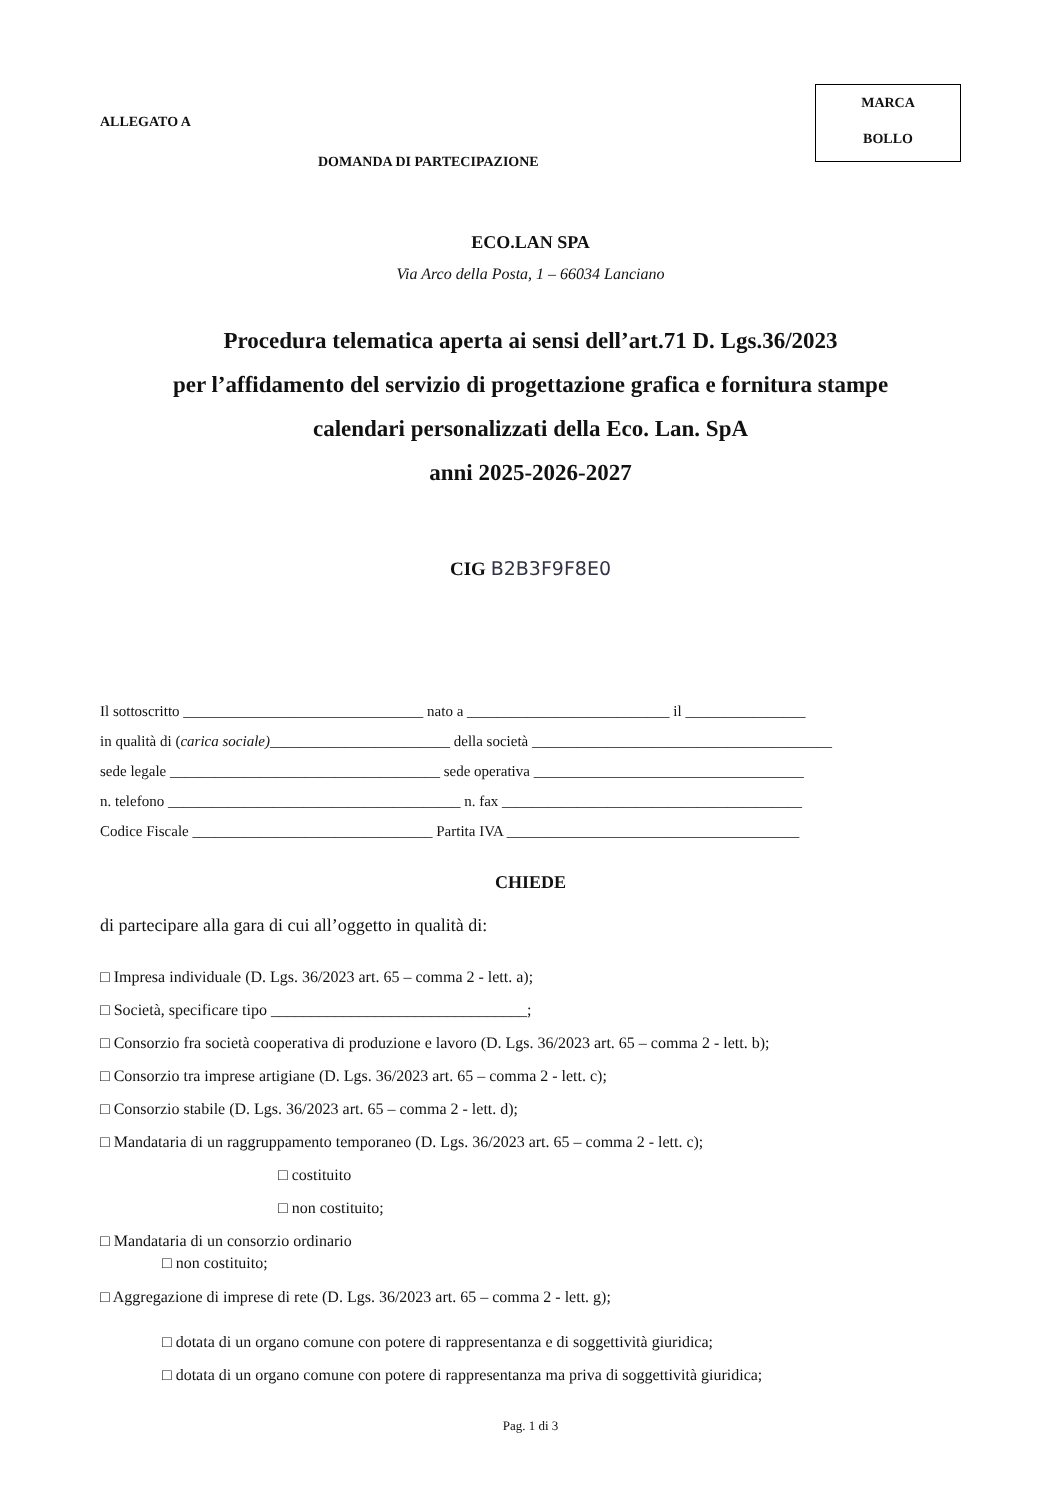ALLEGATO A
MARCA
BOLLO
DOMANDA DI PARTECIPAZIONE
ECO.LAN SPA
Via Arco della Posta, 1 – 66034 Lanciano
Procedura telematica aperta ai sensi dell’art.71 D. Lgs.36/2023
per l’affidamento del servizio di progettazione grafica e fornitura stampe
calendari personalizzati della Eco. Lan. SpA
anni 2025-2026-2027
CIG B2B3F9F8E0
Il sottoscritto ________________________________ nato a ___________________________ il ________________
in qualità di (carica sociale)________________________ della società ________________________________________
sede legale ____________________________________ sede operativa ____________________________________
n. telefono _______________________________________ n. fax ________________________________________
Codice Fiscale ________________________________ Partita IVA _______________________________________
CHIEDE
di partecipare alla gara di cui all’oggetto in qualità di:
□ Impresa individuale (D. Lgs. 36/2023 art. 65 – comma 2 - lett. a);
□ Società, specificare tipo ________________________________;
□ Consorzio fra società cooperativa di produzione e lavoro (D. Lgs. 36/2023 art. 65 – comma 2 - lett. b);
□ Consorzio tra imprese artigiane (D. Lgs. 36/2023 art. 65 – comma 2 - lett. c);
□ Consorzio stabile (D. Lgs. 36/2023 art. 65 – comma 2 - lett. d);
□ Mandataria di un raggruppamento temporaneo (D. Lgs. 36/2023 art. 65 – comma 2 - lett. c);
□ costituito
□ non costituito;
□ Mandataria di un consorzio ordinario
□ non costituito;
□ Aggregazione di imprese di rete (D. Lgs. 36/2023 art. 65 – comma 2 - lett. g);
□ dotata di un organo comune con potere di rappresentanza e di soggettività giuridica;
□ dotata di un organo comune con potere di rappresentanza ma priva di soggettività giuridica;
Pag. 1 di 3